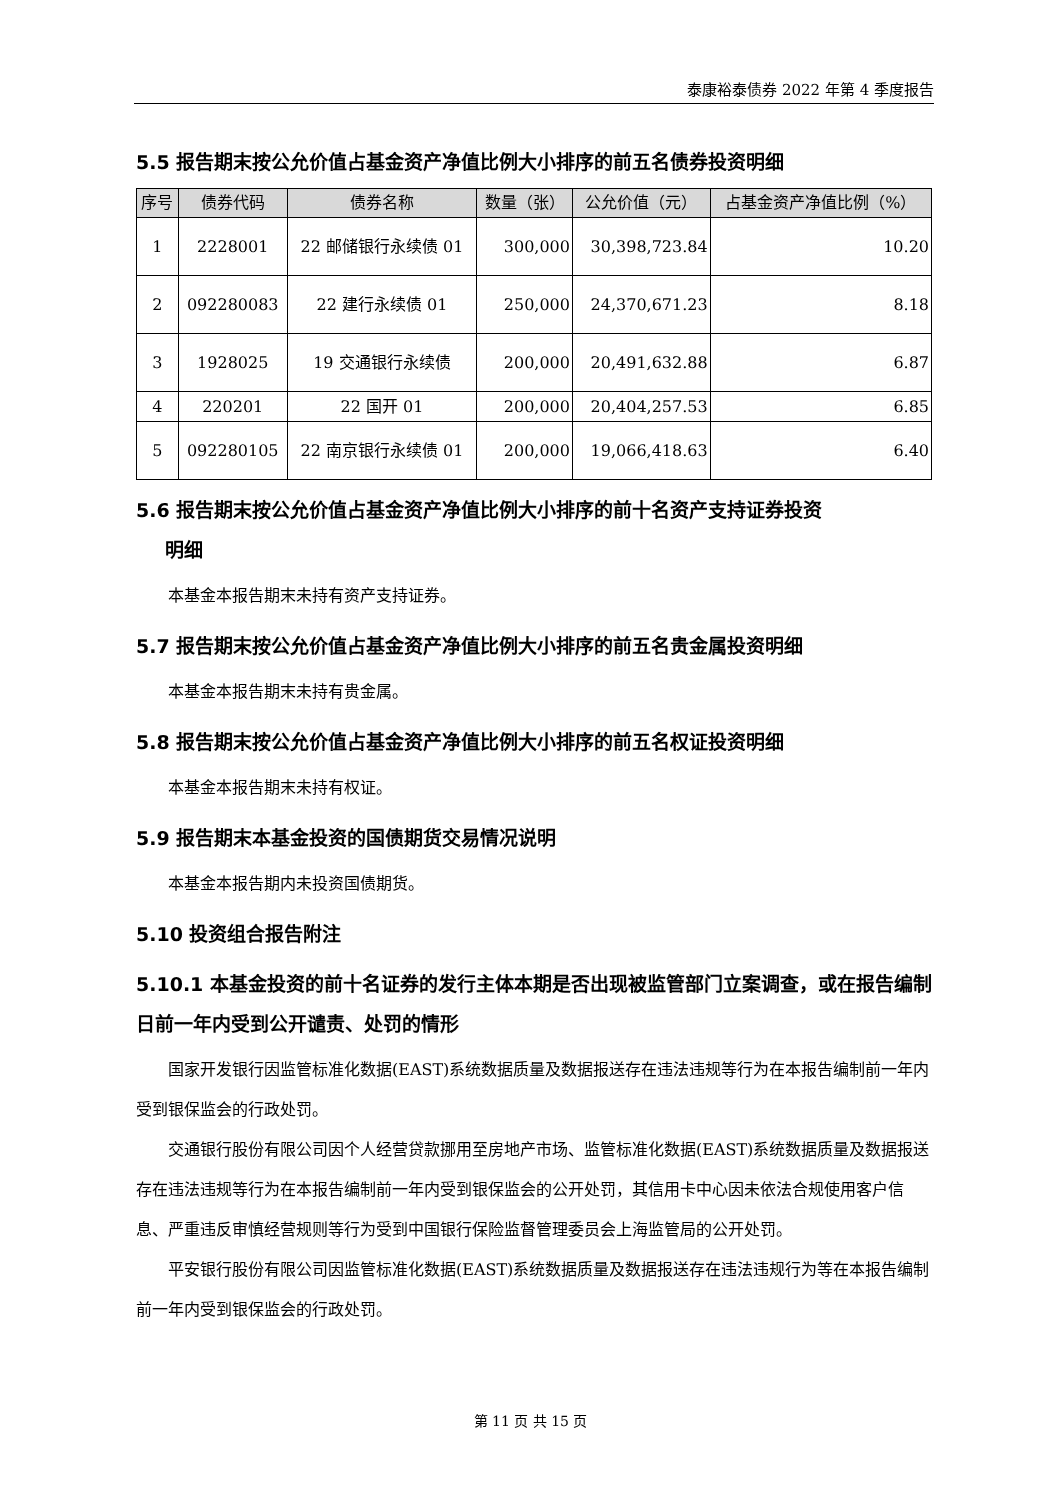泰康裕泰债券 2022 年第 4 季度报告
5.5 报告期末按公允价值占基金资产净值比例大小排序的前五名债券投资明细
| 序号 | 债券代码 | 债券名称 | 数量（张） | 公允价值（元） | 占基金资产净值比例（%） |
| --- | --- | --- | --- | --- | --- |
| 1 | 2228001 | 22 邮储银行永续债 01 | 300,000 | 30,398,723.84 | 10.20 |
| 2 | 092280083 | 22 建行永续债 01 | 250,000 | 24,370,671.23 | 8.18 |
| 3 | 1928025 | 19 交通银行永续债 | 200,000 | 20,491,632.88 | 6.87 |
| 4 | 220201 | 22 国开 01 | 200,000 | 20,404,257.53 | 6.85 |
| 5 | 092280105 | 22 南京银行永续债 01 | 200,000 | 19,066,418.63 | 6.40 |
5.6 报告期末按公允价值占基金资产净值比例大小排序的前十名资产支持证券投资
  明细
本基金本报告期末未持有资产支持证券。
5.7 报告期末按公允价值占基金资产净值比例大小排序的前五名贵金属投资明细
本基金本报告期末未持有贵金属。
5.8 报告期末按公允价值占基金资产净值比例大小排序的前五名权证投资明细
本基金本报告期末未持有权证。
5.9 报告期末本基金投资的国债期货交易情况说明
本基金本报告期内未投资国债期货。
5.10 投资组合报告附注
5.10.1 本基金投资的前十名证券的发行主体本期是否出现被监管部门立案调查，或在报告编制日前一年内受到公开谴责、处罚的情形
国家开发银行因监管标准化数据(EAST)系统数据质量及数据报送存在违法违规等行为在本报告编制前一年内受到银保监会的行政处罚。
交通银行股份有限公司因个人经营贷款挪用至房地产市场、监管标准化数据(EAST)系统数据质量及数据报送存在违法违规等行为在本报告编制前一年内受到银保监会的公开处罚，其信用卡中心因未依法合规使用客户信息、严重违反审慎经营规则等行为受到中国银行保险监督管理委员会上海监管局的公开处罚。
平安银行股份有限公司因监管标准化数据(EAST)系统数据质量及数据报送存在违法违规行为等在本报告编制前一年内受到银保监会的行政处罚。
第 11 页 共 15 页